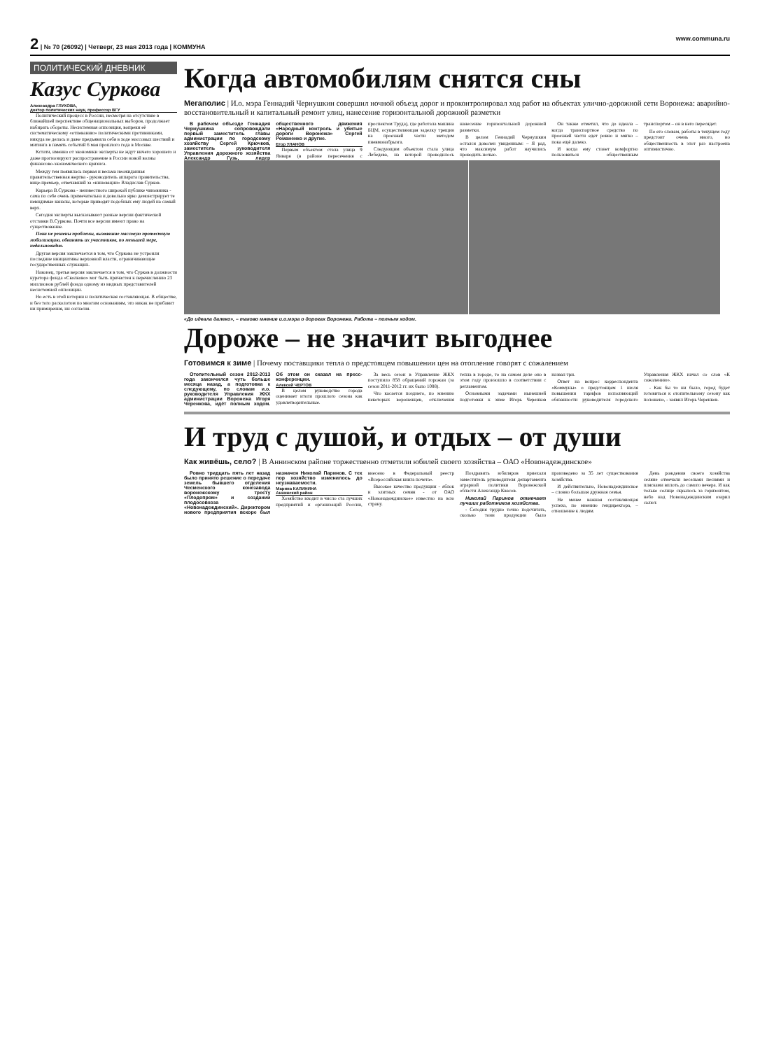2 | № 70 (26092) | Четверг, 23 мая 2013 года | КОММУНА www.communa.ru
ПОЛИТИЧЕСКИЙ ДНЕВНИК
Казус Суркова
Александра ГЛУХОВА,
доктор политических наук, профессор ВГУ
Политический процесс в России, несмотря на отсутствие в ближайшей перспективе общенациональных выборов, продолжает набирать обороты. Несистемная оппозиция, вопреки её систематическому «отпеванию» политическими противниками, никуда не делась и даже предъявила себя в ходе массовых шествий и митинга в память событий 6 мая прошлого года в Москве.
Кстати, именно от экономики эксперты не ждут ничего хорошего и даже прогнозируют распространение в России новой волны финансово-экономического кризиса.
Между тем появилась первая и весьма неожиданная правительственная жертва - руководитель аппарата правительства, вице-премьер, отвечавший за «инновации» Владислав Сурков.
Карьера В.Суркова - неизвестного широкой публике чиновника - сама по себе очень примечательна и довольно ярко демонстрирует те невидимые каналы, которые приводят подобных ему людей на самый верх.
Сегодня эксперты высказывают разные версии фактической отставки В.Суркова. Почти все версии имеют право на существование.
Пока не решены проблемы, вызвавшие массовую протестную мобилизацию, обвинять их участников, по меньшей мере, недальновидно.
Другая версия заключается в том, что Суркова не устроили последние инициативы верховной власти, ограничивающие государственных служащих.
Наконец, третья версия заключается в том, что Сурков в должности куратора фонда «Сколково» мог быть причастен к перечислению 23 миллионов рублей фонда одному из видных представителей несистемной оппозиции.
Но есть в этой истории и политическая составляющая. В обществе, и без того расколотом по многим основаниям, это никак не прибавит ни примирения, ни согласия.
Когда автомобилям снятся сны
Мегаполис | И.о. мэра Геннадий Чернушкин совершил ночной объезд дорог и проконтролировал ход работ на объектах улично-дорожной сети Воронежа: аварийно-восстановительный и капитальный ремонт улиц, нанесение горизонтальной дорожной разметки
В рабочем объезде Геннадия Чернушкина сопровождали первый заместитель главы администрации по городскому хозяйству Сергей Крючков, заместитель руководителя Управления дорожного хозяйства Александр Гузь, лидер общественного движения «Народный контроль и убитые дороги Воронежа» Сергей Романенко и другие.
Егор УЛАНОВ
Первым объектом стала улица 9 Января (в районе пересечения с проспектом Труда), где работала машина БЦМ, осуществляющая заделку трещин на проезжей части методом пневмонабрызга.
Следующим объектом стала улица Лебедева, на которой проводилось нанесение горизонтальной дорожной разметки.
В целом Геннадий Чернушкин остался доволен увиденным: – Я рад, что максимум работ научились проводить ночью.
Он также отметил, что до идеала – когда транспортное средство по проезжей части едет ровно и мягко – пока ещё далеко.
И когда ему станет комфортно пользоваться общественным транспортом – он в него пересядет.
По его словам, работы в текущем году предстоит очень много, но общественность в этот раз настроена оптимистично.
«До идеала далеко», – таково мнение и.о.мэра о дорогах Воронежа. Работа – полным ходом.
Дороже – не значит выгоднее
Готовимся к зиме | Почему поставщики тепла о предстоящем повышении цен на отопление говорят с сожалением
Отопительный сезон 2012-2013 года закончился чуть больше месяца назад, а подготовка к следующему, по словам и.о. руководителя Управления ЖКХ администрации Воронежа Игоря Черенкова, идёт полным ходом. Об этом он сказал на пресс-конференции.
Алексей ЧЕРТОВ
В целом руководство города оценивает итоги прошлого сезона как удовлетворительные.
За весь сезон в Управление ЖКХ поступило 858 обращений горожан (за сезон 2011-2012 гг. их было 1088).
Что касается позднего, по мнению некоторых воронежцев, отключения тепла в городе, то на самом деле оно в этом году произошло в соответствии с регламентом.
Основными задачами нынешней подготовки к зиме Игорь Черенков назвал три.
Ответ на вопрос корреспондента «Коммуны» о предстоящем 1 июля повышении тарифов исполняющий обязанности руководителя городского Управления ЖКХ начал со слов «К сожалению».
- Как бы то ни было, город будет готовиться к отопительному сезону как положено, - заявил Игорь Черенков.
И труд с душой, и отдых – от души
Как живёшь, село? | В Аннинском районе торжественно отметили юбилей своего хозяйства – ОАО «Новонадеждинское»
Ровно тридцать пять лет назад было принято решение о передаче земель бывшего отделения Чесменского конезавода воронежскому тресту «Плодопром» и создании плодосовхоза «Новонадеждинский». Директором нового предприятия вскоре был назначен Николай Паринов. С тех пор хозяйство изменилось до неузнаваемости.
Марина КАЛИНИНА
Аннинский район
Хозяйство входит в число ста лучших предприятий и организаций России, внесено в Федеральный реестр «Всероссийская книга почета».
Высокое качество продукции - яблок и элитных семян - от ОАО «Новонадеждинское» известно на всю страну.
Поздравить юбиляров приехали заместитель руководителя департамента аграрной политики Воронежской области Александр Квасов.
Николай Паринов отмечает лучших работников хозяйства.
- Сегодня трудно точно подсчитать, сколько тонн продукции было произведено за 35 лет существования хозяйства.
И действительно, Новонадеждинское – словно большая дружная семья.
Не менее важная составляющая успеха, по мнению гендиректора, – отношение к людям.
День рождения своего хозяйства селяне отмечали весельми песнями и плясками вплоть до самого вечера. И как только солнце скрылось за горизонтом, небо над Новонадеждинским озарил салют.